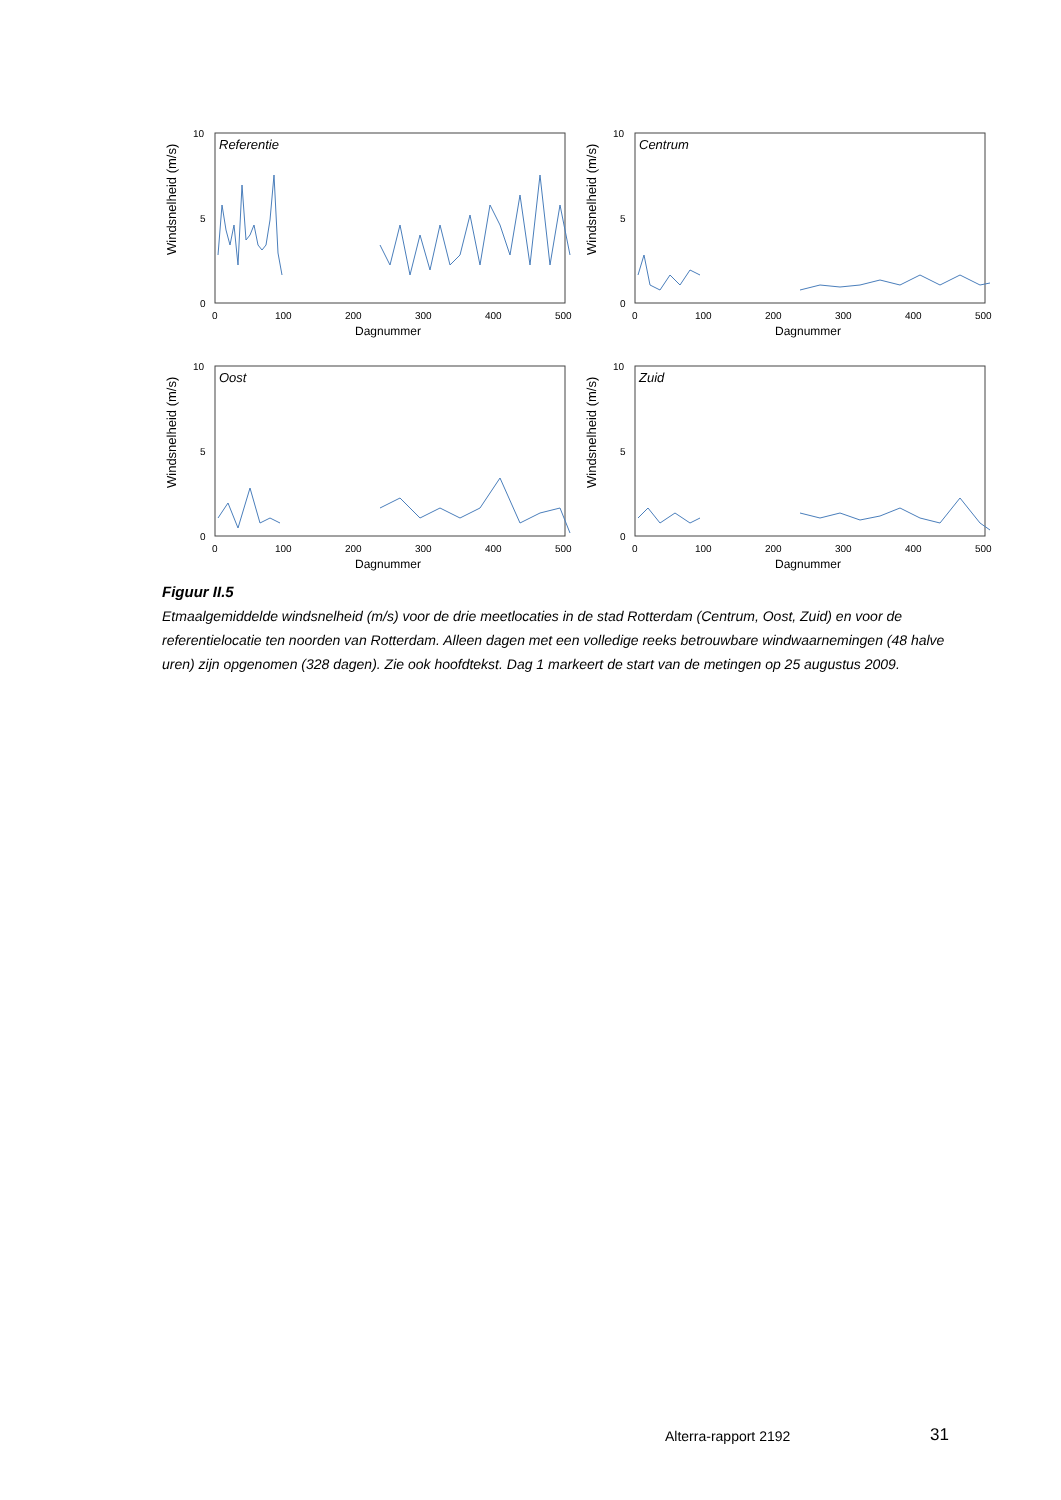Windsnelheid (m/s)
Referentie
10
5
0
0
100
200
300
400
500
Dagnummer
Windsnelheid (m/s)
Centrum
10
5
0
0
100
200
300
400
500
Dagnummer
Windsnelheid (m/s)
Oost
10
5
0
0
100
200
300
400
500
Dagnummer
Windsnelheid (m/s)
Zuid
10
5
0
0
100
200
300
400
500
Dagnummer
Figuur II.5
Etmaalgemiddelde windsnelheid (m/s) voor de drie meetlocaties in de stad Rotterdam (Centrum, Oost, Zuid) en voor de referentielocatie ten noorden van Rotterdam. Alleen dagen met een volledige reeks betrouwbare windwaarnemingen (48 halve uren) zijn opgenomen (328 dagen). Zie ook hoofdtekst. Dag 1 markeert de start van de metingen op 25 augustus 2009.
Alterra-rapport 2192 31